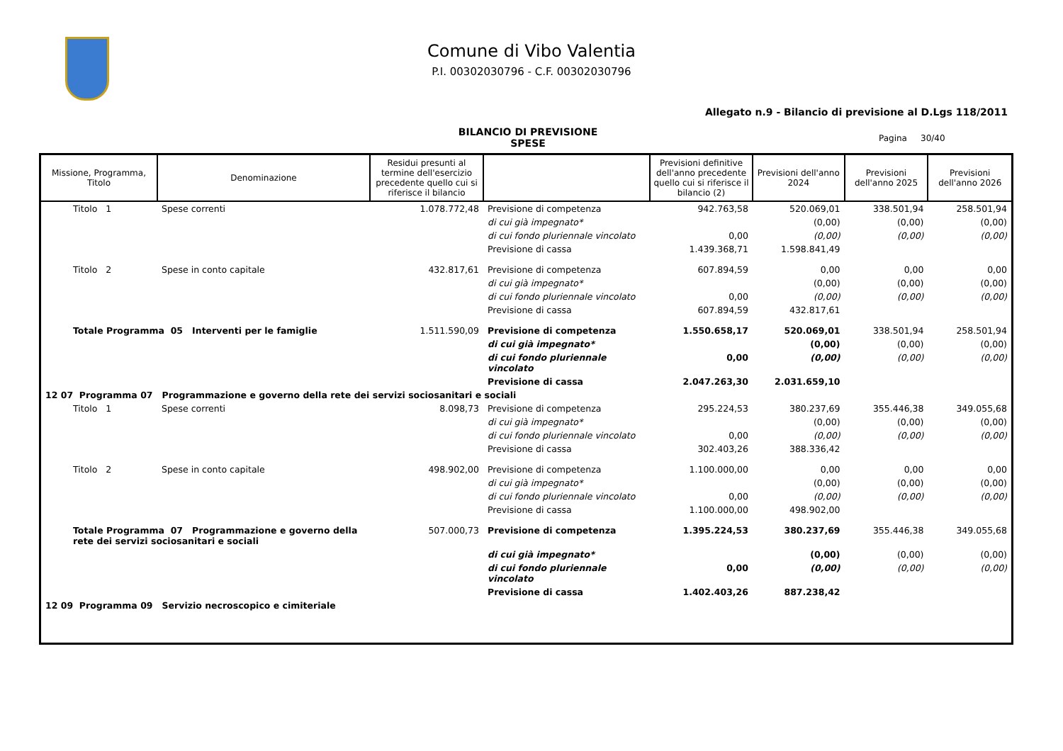Comune di Vibo Valentia
P.I. 00302030796 - C.F. 00302030796
Allegato n.9 - Bilancio di previsione al D.Lgs 118/2011
BILANCIO DI PREVISIONE
SPESE
Pagina 30/40
| Missione, Programma, Titolo | Denominazione | Residui presunti al termine dell'esercizio precedente quello cui si riferisce il bilancio | | Previsioni definitive dell'anno precedente quello cui si riferisce il bilancio (2) | Previsioni dell'anno 2024 | Previsioni dell'anno 2025 | Previsioni dell'anno 2026 |
| --- | --- | --- | --- | --- | --- | --- | --- |
| Titolo 1 | Spese correnti | 1.078.772,48 | Previsione di competenza | 942.763,58 | 520.069,01 | 338.501,94 | 258.501,94 |
| | | | di cui già impegnato* | | (0,00) | (0,00) | (0,00) |
| | | | di cui fondo pluriennale vincolato | 0,00 | (0,00) | (0,00) | (0,00) |
| | | | Previsione di cassa | 1.439.368,71 | 1.598.841,49 | | |
| Titolo 2 | Spese in conto capitale | 432.817,61 | Previsione di competenza | 607.894,59 | 0,00 | 0,00 | 0,00 |
| | | | di cui già impegnato* | | (0,00) | (0,00) | (0,00) |
| | | | di cui fondo pluriennale vincolato | 0,00 | (0,00) | (0,00) | (0,00) |
| | | | Previsione di cassa | 607.894,59 | 432.817,61 | | |
| Totale Programma 05 Interventi per le famiglie | | 1.511.590,09 | Previsione di competenza | 1.550.658,17 | 520.069,01 | 338.501,94 | 258.501,94 |
| | | | di cui già impegnato* | | (0,00) | (0,00) | (0,00) |
| | | | di cui fondo pluriennale vincolato | 0,00 | (0,00) | (0,00) | (0,00) |
| | | | Previsione di cassa | 2.047.263,30 | 2.031.659,10 | | |
| 12 07 Programma 07 Programmazione e governo della rete dei servizi sociosanitari e sociali | | | | | | | |
| Titolo 1 | Spese correnti | 8.098,73 | Previsione di competenza | 295.224,53 | 380.237,69 | 355.446,38 | 349.055,68 |
| | | | di cui già impegnato* | | (0,00) | (0,00) | (0,00) |
| | | | di cui fondo pluriennale vincolato | 0,00 | (0,00) | (0,00) | (0,00) |
| | | | Previsione di cassa | 302.403,26 | 388.336,42 | | |
| Titolo 2 | Spese in conto capitale | 498.902,00 | Previsione di competenza | 1.100.000,00 | 0,00 | 0,00 | 0,00 |
| | | | di cui già impegnato* | | (0,00) | (0,00) | (0,00) |
| | | | di cui fondo pluriennale vincolato | 0,00 | (0,00) | (0,00) | (0,00) |
| | | | Previsione di cassa | 1.100.000,00 | 498.902,00 | | |
| Totale Programma 07 Programmazione e governo della rete dei servizi sociosanitari e sociali | | 507.000,73 | Previsione di competenza | 1.395.224,53 | 380.237,69 | 355.446,38 | 349.055,68 |
| | | | di cui già impegnato* | | (0,00) | (0,00) | (0,00) |
| | | | di cui fondo pluriennale vincolato | 0,00 | (0,00) | (0,00) | (0,00) |
| | | | Previsione di cassa | 1.402.403,26 | 887.238,42 | | |
| 12 09 Programma 09 Servizio necroscopico e cimiteriale | | | | | | | |